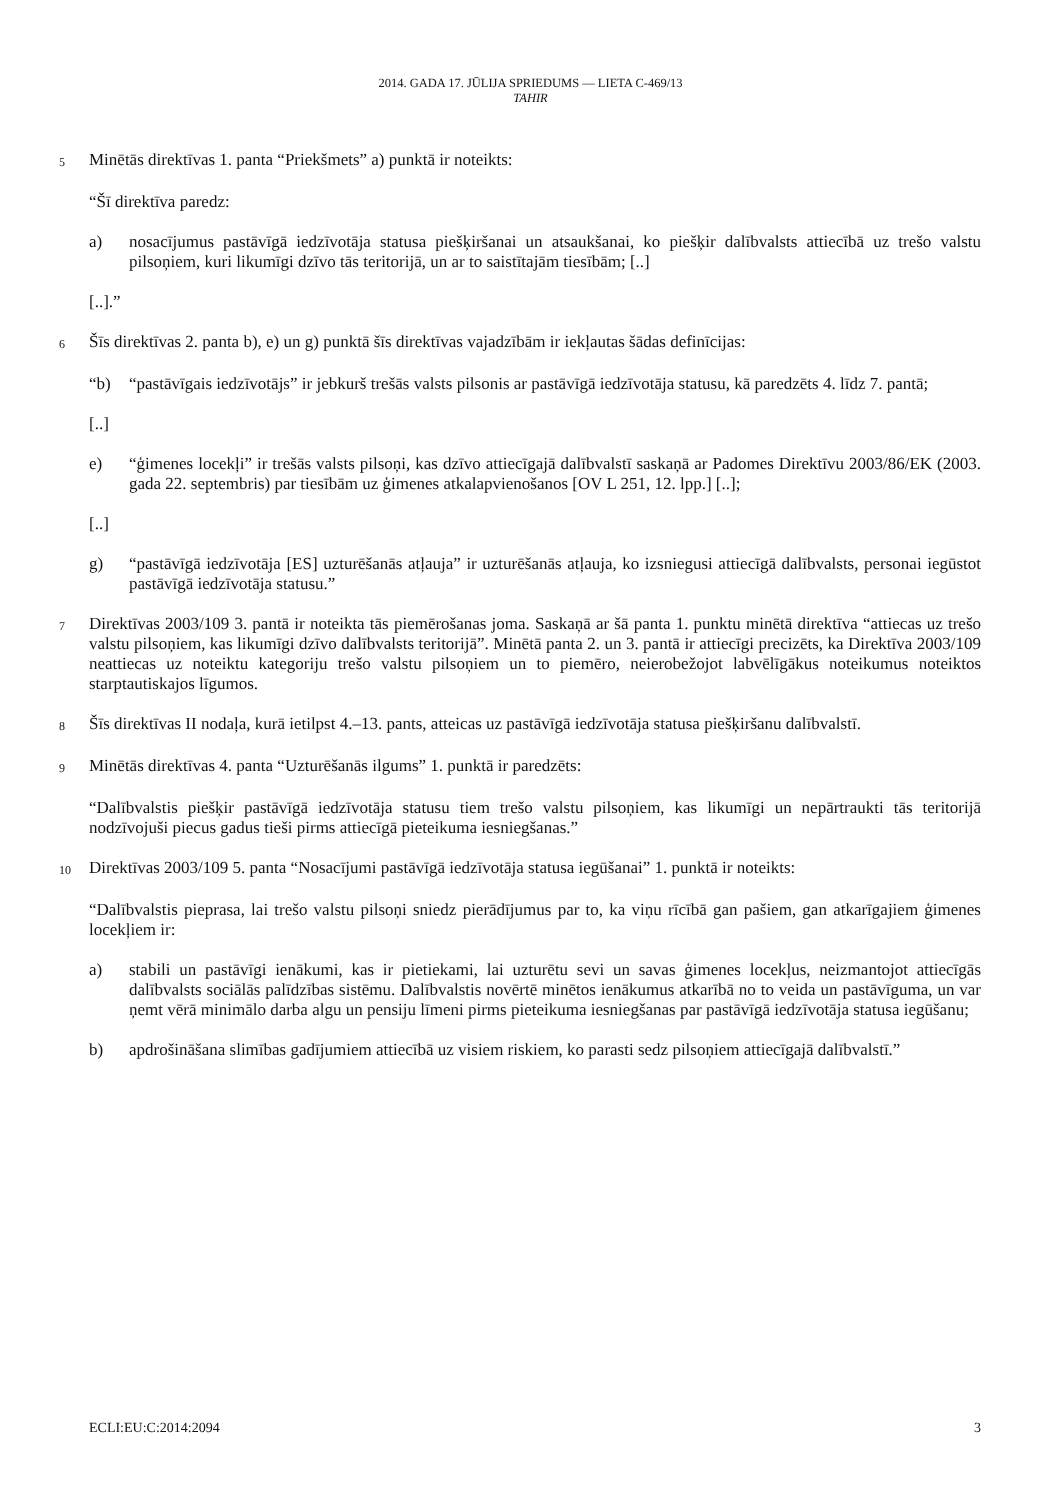2014. GADA 17. JŪLIJA SPRIEDUMS — LIETA C-469/13
TAHIR
5 Minētās direktīvas 1. panta “Priekšmets” a) punktā ir noteikts:
“Šī direktīva paredz:
a) nosacījumus pastāvīgā iedzīvotāja statusa piešķiršanai un atsaukšanai, ko piešķir dalībvalsts attiecībā uz trešo valstu pilsoņiem, kuri likumīgi dzīvo tās teritorijā, un ar to saistītajām tiesībām; [..]
[..].”
6 Šīs direktīvas 2. panta b), e) un g) punktā šīs direktīvas vajadzībām ir iekļautas šādas definīcijas:
“b) “pastāvīgais iedzīvotājs” ir jebkurš trešās valsts pilsonis ar pastāvīgā iedzīvotāja statusu, kā paredzēts 4. līdz 7. pantā;
[..]
e) “ģimenes locekļi” ir trešās valsts pilsoņi, kas dzīvo attiecīgajā dalībvalstī saskaņā ar Padomes Direktīvu 2003/86/EK (2003. gada 22. septembris) par tiesībām uz ģimenes atkalapvienošanos [OV L 251, 12. lpp.] [..];
[..]
g) “pastāvīgā iedzīvotāja [ES] uzturēšanās atļauja” ir uzturēšanās atļauja, ko izsniegusi attiecīgā dalībvalsts, personai iegūstot pastāvīgā iedzīvotāja statusu.”
7 Direktīvas 2003/109 3. pantā ir noteikta tās piemērošanas joma. Saskaņā ar šā panta 1. punktu minētā direktīva “attiecas uz trešo valstu pilsoņiem, kas likumīgi dzīvo dalībvalsts teritorijā”. Minētā panta 2. un 3. pantā ir attiecīgi precizēts, ka Direktīva 2003/109 neattiecas uz noteiktu kategoriju trešo valstu pilsoņiem un to piemēro, neierobežojot labvēlīgākus noteikumus noteiktos starptautiskajos līgumos.
8 Šīs direktīvas II nodaļa, kurā ietilpst 4.–13. pants, atteicas uz pastāvīgā iedzīvotāja statusa piešķiršanu dalībvalstī.
9 Minētās direktīvas 4. panta “Uzturēšanās ilgums” 1. punktā ir paredzēts:
“Dalībvalstis piešķir pastāvīgā iedzīvotāja statusu tiem trešo valstu pilsoņiem, kas likumīgi un nepārtraukti tās teritorijā nodzīvojuši piecus gadus tieši pirms attiecīgā pieteikuma iesniegšanas.”
10 Direktīvas 2003/109 5. panta “Nosacījumi pastāvīgā iedzīvotāja statusa iegūšanai” 1. punktā ir noteikts:
“Dalībvalstis pieprasa, lai trešo valstu pilsoņi sniedz pierādījumus par to, ka viņu rīcībā gan pašiem, gan atkarīgajiem ģimenes locekļiem ir:
a) stabili un pastāvīgi ienākumi, kas ir pietiekami, lai uzturētu sevi un savas ģimenes locekļus, neizmantojot attiecīgās dalībvalsts sociālās palīdzības sistēmu. Dalībvalstis novērtē minētos ienākumus atkarībā no to veida un pastāvīguma, un var ņemt vērā minimālo darba algu un pensiju līmeni pirms pieteikuma iesniegšanas par pastāvīgā iedzīvotāja statusa iegūšanu;
b) apdrošināšana slimības gadījumiem attiecībā uz visiem riskiem, ko parasti sedz pilsoņiem attiecīgajā dalībvalstī.”
ECLI:EU:C:2014:2094 3